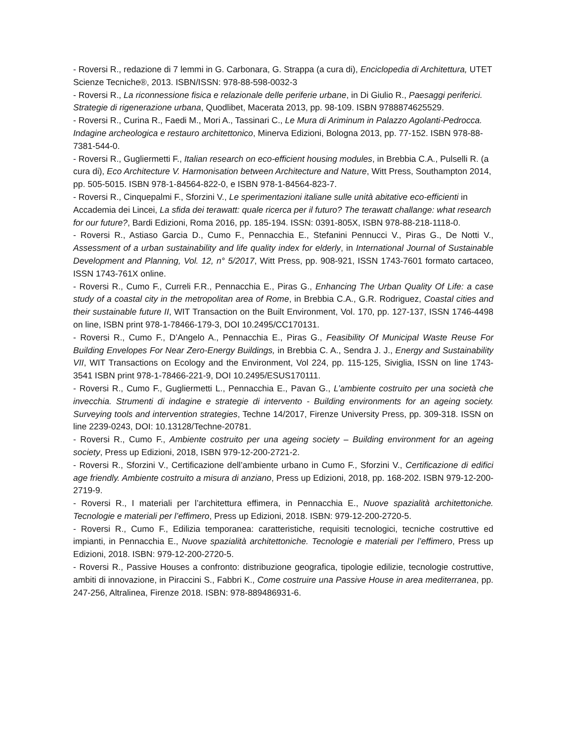- Roversi R., redazione di 7 lemmi in G. Carbonara, G. Strappa (a cura di), Enciclopedia di Architettura, UTET Scienze Tecniche®, 2013. ISBN/ISSN: 978-88-598-0032-3
- Roversi R., La riconnessione fisica e relazionale delle periferie urbane, in Di Giulio R., Paesaggi periferici. Strategie di rigenerazione urbana, Quodlibet, Macerata 2013, pp. 98-109. ISBN 9788874625529.
- Roversi R., Curina R., Faedi M., Mori A., Tassinari C., Le Mura di Ariminum in Palazzo Agolanti-Pedrocca. Indagine archeologica e restauro architettonico, Minerva Edizioni, Bologna 2013, pp. 77-152. ISBN 978-88-7381-544-0.
- Roversi R., Gugliermetti F., Italian research on eco-efficient housing modules, in Brebbia C.A., Pulselli R. (a cura di), Eco Architecture V. Harmonisation between Architecture and Nature, Witt Press, Southampton 2014, pp. 505-5015. ISBN 978-1-84564-822-0, e ISBN 978-1-84564-823-7.
- Roversi R., Cinquepalmi F., Sforzini V., Le sperimentazioni italiane sulle unità abitative eco-efficienti in Accademia dei Lincei, La sfida dei terawatt: quale ricerca per il futuro? The terawatt challange: what research for our future?, Bardi Edizioni, Roma 2016, pp. 185-194. ISSN: 0391-805X, ISBN 978-88-218-1118-0.
- Roversi R., Astiaso Garcia D., Cumo F., Pennacchia E., Stefanini Pennucci V., Piras G., De Notti V., Assessment of a urban sustainability and life quality index for elderly, in International Journal of Sustainable Development and Planning, Vol. 12, n° 5/2017, Witt Press, pp. 908-921, ISSN 1743-7601 formato cartaceo, ISSN 1743-761X online.
- Roversi R., Cumo F., Curreli F.R., Pennacchia E., Piras G., Enhancing The Urban Quality Of Life: a case study of a coastal city in the metropolitan area of Rome, in Brebbia C.A., G.R. Rodriguez, Coastal cities and their sustainable future II, WIT Transaction on the Built Environment, Vol. 170, pp. 127-137, ISSN 1746-4498 on line, ISBN print 978-1-78466-179-3, DOI 10.2495/CC170131.
- Roversi R., Cumo F., D’Angelo A., Pennacchia E., Piras G., Feasibility Of Municipal Waste Reuse For Building Envelopes For Near Zero-Energy Buildings, in Brebbia C. A., Sendra J. J., Energy and Sustainability VII, WIT Transactions on Ecology and the Environment, Vol 224, pp. 115-125, Siviglia, ISSN on line 1743-3541 ISBN print 978-1-78466-221-9, DOI 10.2495/ESUS170111.
- Roversi R., Cumo F., Gugliermetti L., Pennacchia E., Pavan G., L’ambiente costruito per una società che invecchia. Strumenti di indagine e strategie di intervento - Building environments for an ageing society. Surveying tools and intervention strategies, Techne 14/2017, Firenze University Press, pp. 309-318. ISSN on line 2239-0243, DOI: 10.13128/Techne-20781.
- Roversi R., Cumo F., Ambiente costruito per una ageing society – Building environment for an ageing society, Press up Edizioni, 2018, ISBN 979-12-200-2721-2.
- Roversi R., Sforzini V., Certificazione dell’ambiente urbano in Cumo F., Sforzini V., Certificazione di edifici age friendly. Ambiente costruito a misura di anziano, Press up Edizioni, 2018, pp. 168-202. ISBN 979-12-200-2719-9.
- Roversi R., I materiali per l’architettura effimera, in Pennacchia E., Nuove spazialità architettoniche. Tecnologie e materiali per l’effimero, Press up Edizioni, 2018. ISBN: 979-12-200-2720-5.
- Roversi R., Cumo F., Edilizia temporanea: caratteristiche, requisiti tecnologici, tecniche costruttive ed impianti, in Pennacchia E., Nuove spazialità architettoniche. Tecnologie e materiali per l’effimero, Press up Edizioni, 2018. ISBN: 979-12-200-2720-5.
- Roversi R., Passive Houses a confronto: distribuzione geografica, tipologie edilizie, tecnologie costruttive, ambiti di innovazione, in Piraccini S., Fabbri K., Come costruire una Passive House in area mediterranea, pp. 247-256, Altralinea, Firenze 2018. ISBN: 978-889486931-6.